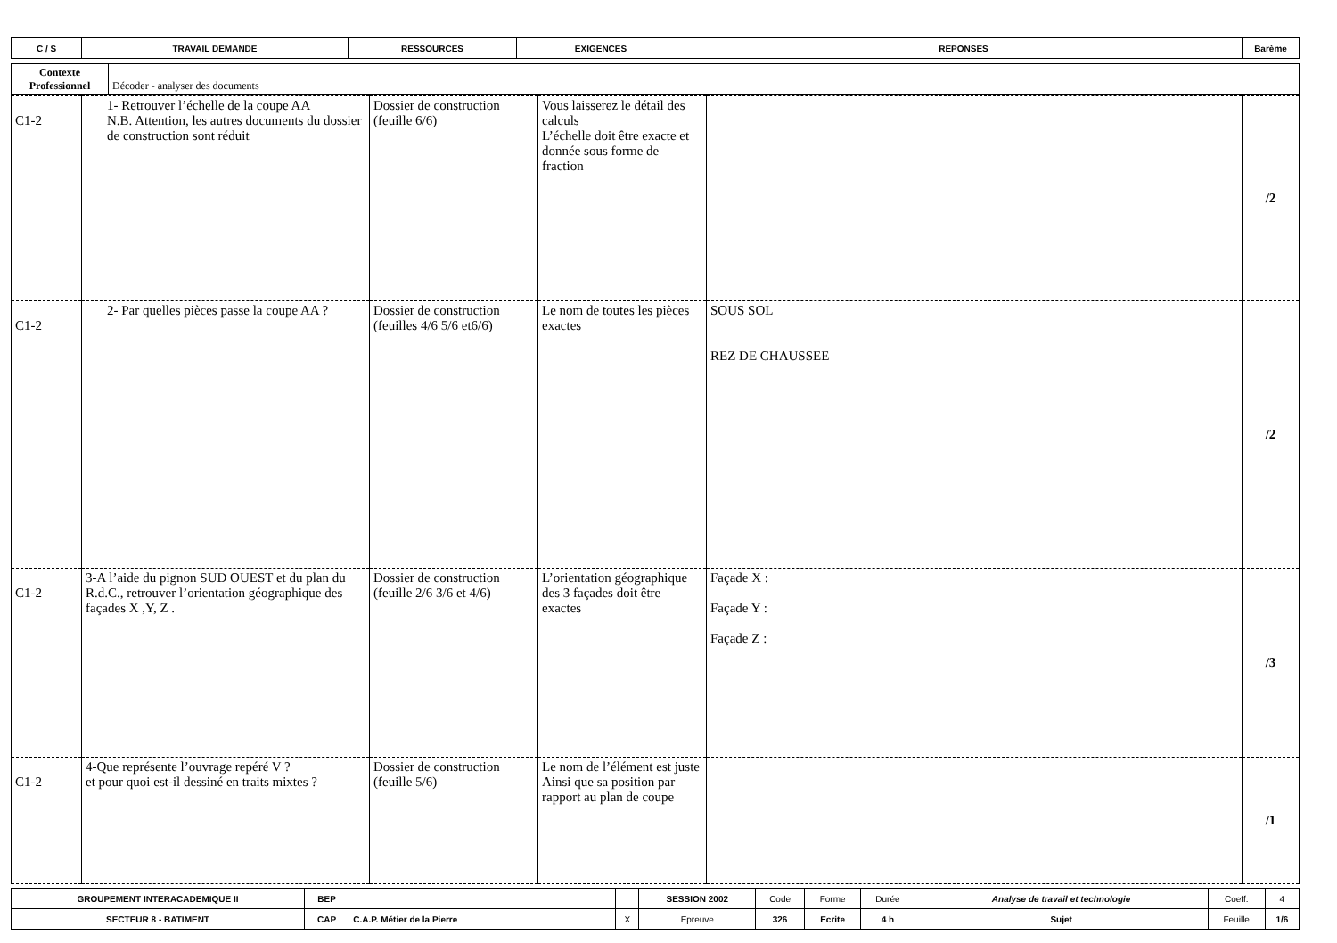| C / S | TRAVAIL DEMANDE | RESSOURCES | EXIGENCES | REPONSES | Barème |
| --- | --- | --- | --- | --- | --- |
| Contexte Professionnel | Décoder - analyser des documents |
| C1-2 | 1- Retrouver l’échelle de la coupe AA N.B. Attention, les autres documents du dossier de construction sont réduit | Dossier de construction (feuille 6/6) | Vous laisserez le détail des calculs L’échelle doit être exacte et donnée sous forme de fraction | | /2 |
| C1-2 | 2- Par quelles pièces passe la coupe AA ? | Dossier de construction (feuilles 4/6 5/6 et6/6) | Le nom de toutes les pièces exactes | SOUS SOL REZ DE CHAUSSEE | /2 |
| C1-2 | 3-A l’aide du pignon SUD OUEST et du plan du R.d.C., retrouver l’orientation géographique des façades X ,Y, Z . | Dossier de construction (feuille 2/6 3/6 et 4/6) | L’orientation géographique des 3 façades doit être exactes | Façade X : Façade Y : Façade Z : | /3 |
| C1-2 | 4-Que représente l’ouvrage repéré V ? et pour quoi est-il dessiné en traits mixtes ? | Dossier de construction (feuille 5/6) | Le nom de l’élément est juste Ainsi que sa position par rapport au plan de coupe | | /1 |
| GROUPEMENT INTERACADEMIQUE II | BEP | | | SESSION 2002 | Code | Forme | Durée | Analyse de travail et technologie | Coeff. | 4 |
| SECTEUR 8 - BATIMENT | CAP | C.A.P. Métier de la Pierre | X | Epreuve | 326 | Ecrite | 4 h | Sujet | Feuille | 1/6 |